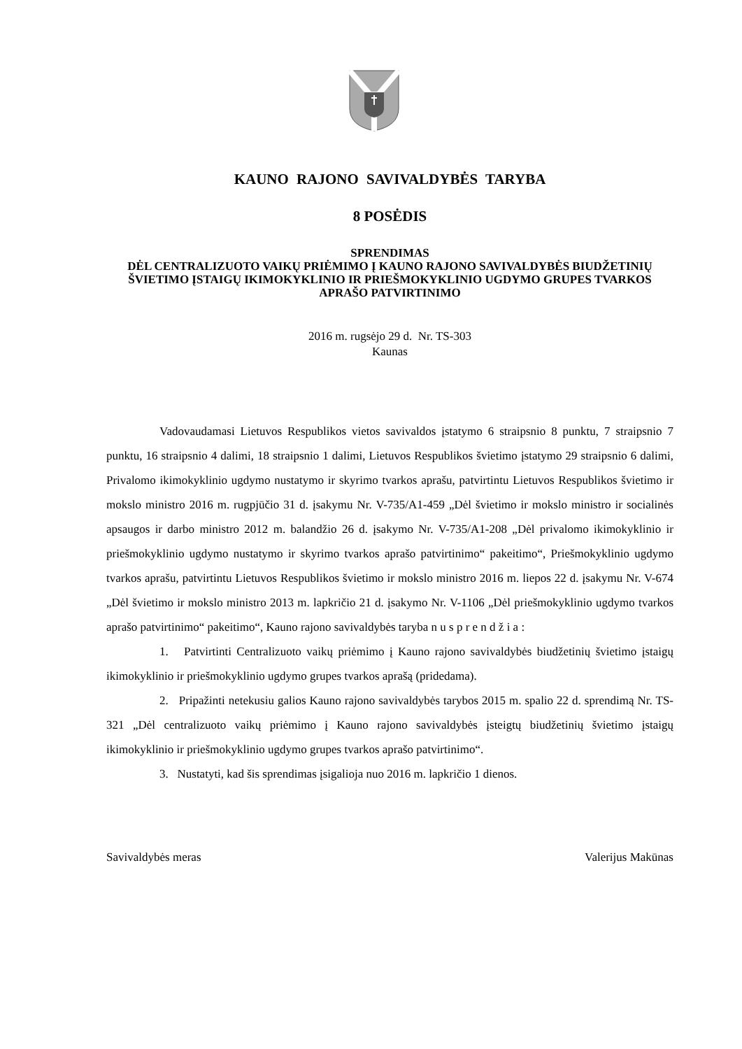KAUNO RAJONO SAVIVALDYBĖS TARYBA
8 POSĖDIS
SPRENDIMAS
DĖL CENTRALIZUOTO VAIKŲ PRIĖMIMO Į KAUNO RAJONO SAVIVALDYBĖS BIUDŽETINIŲ ŠVIETIMO ĮSTAIGŲ IKIMOKYKLINIO IR PRIEŠMOKYKLINIO UGDYMO GRUPES TVARKOS APRAŠO PATVIRTINIMO
2016 m. rugsėjo 29 d. Nr. TS-303
Kaunas
Vadovaudamasi Lietuvos Respublikos vietos savivaldos įstatymo 6 straipsnio 8 punktu, 7 straipsnio 7 punktu, 16 straipsnio 4 dalimi, 18 straipsnio 1 dalimi, Lietuvos Respublikos švietimo įstatymo 29 straipsnio 6 dalimi, Privalomo ikimokyklinio ugdymo nustatymo ir skyrimo tvarkos aprašu, patvirtintu Lietuvos Respublikos švietimo ir mokslo ministro 2016 m. rugpjūčio 31 d. įsakymu Nr. V-735/A1-459 „Dėl švietimo ir mokslo ministro ir socialinės apsaugos ir darbo ministro 2012 m. balandžio 26 d. įsakymo Nr. V-735/A1-208 „Dėl privalomo ikimokyklinio ir priešmokyklinio ugdymo nustatymo ir skyrimo tvarkos aprašo patvirtinimo“ pakeitimo“, Priešmokyklinio ugdymo tvarkos aprašu, patvirtintu Lietuvos Respublikos švietimo ir mokslo ministro 2016 m. liepos 22 d. įsakymu Nr. V-674 „Dėl švietimo ir mokslo ministro 2013 m. lapkričio 21 d. įsakymo Nr. V-1106 „Dėl priešmokyklinio ugdymo tvarkos aprašo patvirtinimo“ pakeitimo“, Kauno rajono savivaldybės taryba n u s p r e n d ž i a :
1. Patvirtinti Centralizuoto vaikų priėmimo į Kauno rajono savivaldybės biudžetinių švietimo įstaigų ikimokyklinio ir priešmokyklinio ugdymo grupes tvarkos aprašą (pridedama).
2. Pripažinti netekusiu galios Kauno rajono savivaldybės tarybos 2015 m. spalio 22 d. sprendimą Nr. TS-321 „Dėl centralizuoto vaikų priėmimo į Kauno rajono savivaldybės įsteigtų biudžetinių švietimo įstaigų ikimokyklinio ir priešmokyklinio ugdymo grupes tvarkos aprašo patvirtinimo“.
3. Nustatyti, kad šis sprendimas įsigalioja nuo 2016 m. lapkričio 1 dienos.
Savivaldybės meras Valerijus Makūnas